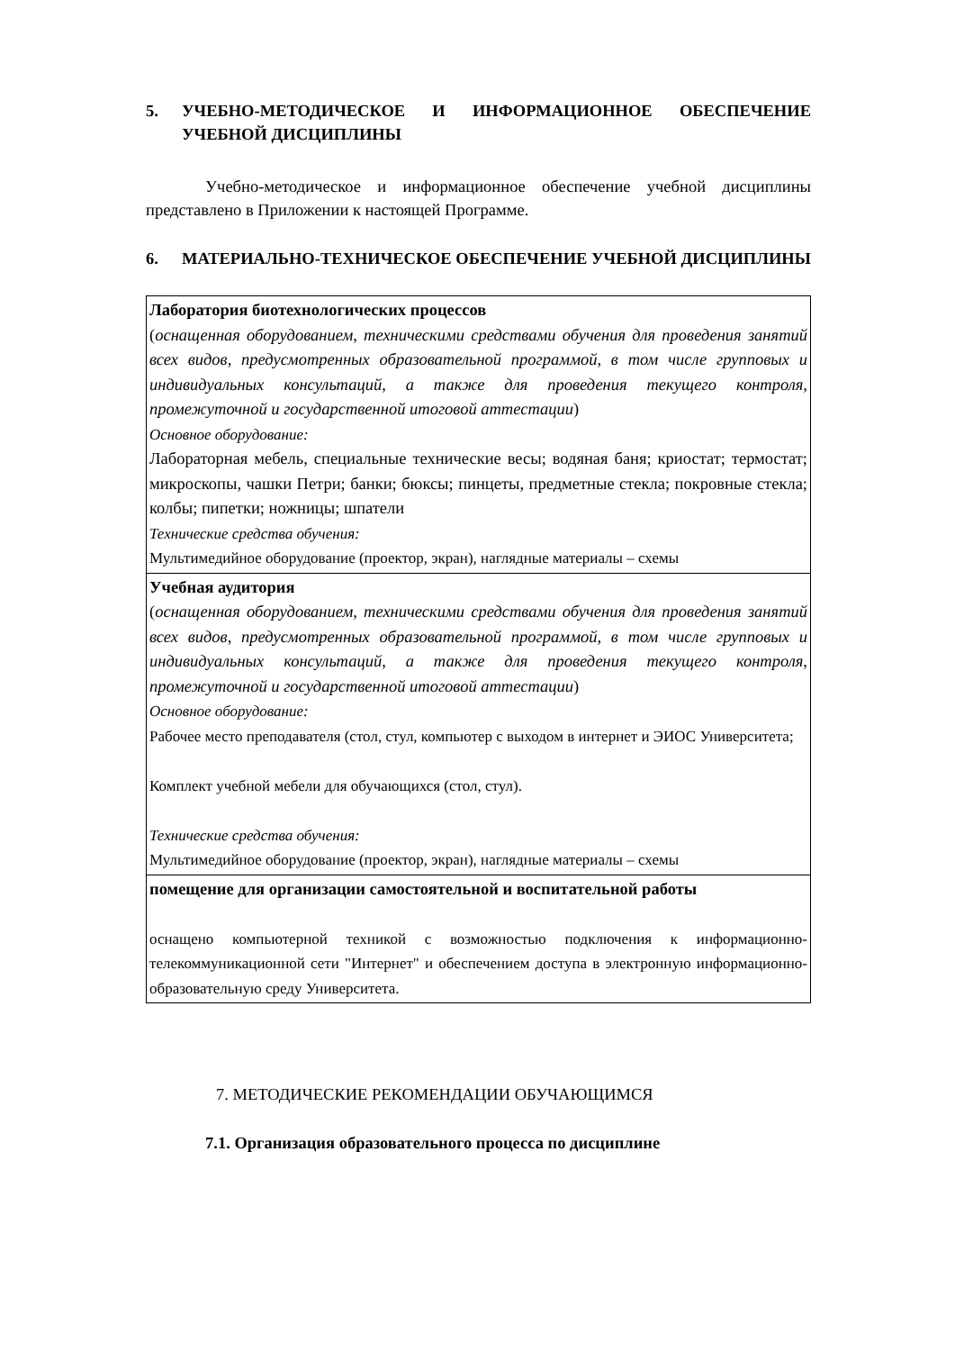5. УЧЕБНО-МЕТОДИЧЕСКОЕ И ИНФОРМАЦИОННОЕ ОБЕСПЕЧЕНИЕ УЧЕБНОЙ ДИСЦИПЛИНЫ
Учебно-методическое и информационное обеспечение учебной дисциплины представлено в Приложении к настоящей Программе.
6. МАТЕРИАЛЬНО-ТЕХНИЧЕСКОЕ ОБЕСПЕЧЕНИЕ УЧЕБНОЙ ДИСЦИПЛИНЫ
| Лаборатория биотехнологических процессов ( оснащенная оборудованием, техническими средствами обучения для проведения занятий всех видов, предусмотренных образовательной программой, в том числе групповых и индивидуальных консультаций, а также для проведения текущего контроля, промежуточной и государственной итоговой аттестации ) Основное оборудование: Лабораторная мебель, специальные технические весы; водяная баня; криостат; термостат; микроскопы, чашки Петри; банки; бюксы; пинцеты, предметные стекла; покровные стекла; колбы; пипетки; ножницы; шпатели Технические средства обучения: Мультимедийное оборудование (проектор, экран), наглядные материалы – схемы |
| Учебная аудитория ( оснащенная оборудованием, техническими средствами обучения для проведения занятий всех видов, предусмотренных образовательной программой, в том числе групповых и индивидуальных консультаций, а также для проведения текущего контроля, промежуточной и государственной итоговой аттестации ) Основное оборудование: Рабочее место преподавателя (стол, стул, компьютер с выходом в интернет и ЭИОС Университета; Комплект учебной мебели для обучающихся (стол, стул). Технические средства обучения: Мультимедийное оборудование (проектор, экран), наглядные материалы – схемы |
| помещение для организации самостоятельной и воспитательной работы оснащено компьютерной техникой с возможностью подключения к информационно-телекоммуникационной сети "Интернет" и обеспечением доступа в электронную информационно-образовательную среду Университета. |
7. МЕТОДИЧЕСКИЕ РЕКОМЕНДАЦИИ ОБУЧАЮЩИМСЯ
7.1. Организация образовательного процесса по дисциплине